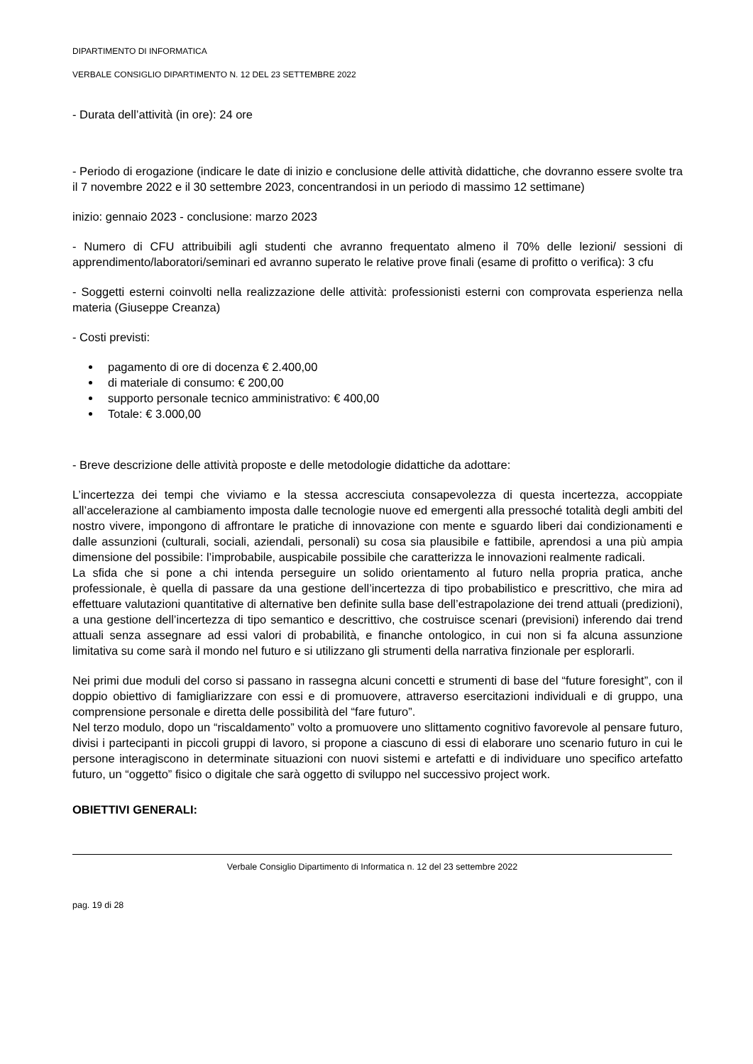DIPARTIMENTO DI INFORMATICA
VERBALE CONSIGLIO DIPARTIMENTO N. 12 DEL 23 SETTEMBRE 2022
- Durata dell’attività (in ore): 24 ore
- Periodo di erogazione (indicare le date di inizio e conclusione delle attività didattiche, che dovranno essere svolte tra il 7 novembre 2022 e il 30 settembre 2023, concentrandosi in un periodo di massimo 12 settimane)
inizio: gennaio 2023 - conclusione: marzo 2023
- Numero di CFU attribuibili agli studenti che avranno frequentato almeno il 70% delle lezioni/ sessioni di apprendimento/laboratori/seminari ed avranno superato le relative prove finali (esame di profitto o verifica): 3 cfu
- Soggetti esterni coinvolti nella realizzazione delle attività: professionisti esterni con comprovata esperienza nella materia (Giuseppe Creanza)
- Costi previsti:
pagamento di ore di docenza € 2.400,00
di materiale di consumo: € 200,00
supporto personale tecnico amministrativo: € 400,00
Totale: € 3.000,00
- Breve descrizione delle attività proposte e delle metodologie didattiche da adottare:
L’incertezza dei tempi che viviamo e la stessa accresciuta consapevolezza di questa incertezza, accoppiate all’accelerazione al cambiamento imposta dalle tecnologie nuove ed emergenti alla pressoché totalità degli ambiti del nostro vivere, impongono di affrontare le pratiche di innovazione con mente e sguardo liberi dai condizionamenti e dalle assunzioni (culturali, sociali, aziendali, personali) su cosa sia plausibile e fattibile, aprendosi a una più ampia dimensione del possibile: l’improbabile, auspicabile possibile che caratterizza le innovazioni realmente radicali.
La sfida che si pone a chi intenda perseguire un solido orientamento al futuro nella propria pratica, anche professionale, è quella di passare da una gestione dell’incertezza di tipo probabilistico e prescrittivo, che mira ad effettuare valutazioni quantitative di alternative ben definite sulla base dell’estrapolazione dei trend attuali (predizioni), a una gestione dell’incertezza di tipo semantico e descrittivo, che costruisce scenari (previsioni) inferendo dai trend attuali senza assegnare ad essi valori di probabilità, e finanche ontologico, in cui non si fa alcuna assunzione limitativa su come sarà il mondo nel futuro e si utilizzano gli strumenti della narrativa finzionale per esplorarli.
Nei primi due moduli del corso si passano in rassegna alcuni concetti e strumenti di base del “future foresight”, con il doppio obiettivo di famigliarizzare con essi e di promuovere, attraverso esercitazioni individuali e di gruppo, una comprensione personale e diretta delle possibilità del “fare futuro”.
Nel terzo modulo, dopo un “riscaldamento” volto a promuovere uno slittamento cognitivo favorevole al pensare futuro, divisi i partecipanti in piccoli gruppi di lavoro, si propone a ciascuno di essi di elaborare uno scenario futuro in cui le persone interagiscono in determinate situazioni con nuovi sistemi e artefatti e di individuare uno specifico artefatto futuro, un “oggetto” fisico o digitale che sarà oggetto di sviluppo nel successivo project work.
OBIETTIVI GENERALI:
Verbale Consiglio Dipartimento di Informatica n. 12 del 23 settembre 2022
pag. 19 di 28